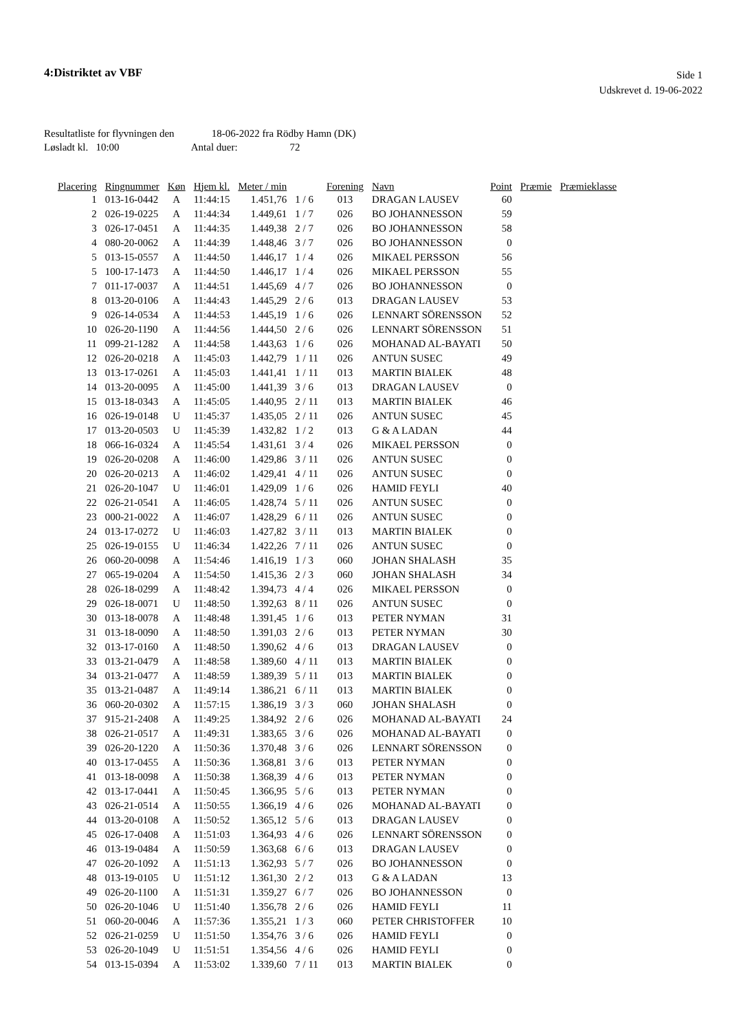4:Distriktet av VBF
Side 1
Udskrevet d. 19-06-2022
Resultatliste for flyvningen den 18-06-2022 fra Rödby Hamn (DK)
Løsladt kl. 10:00 Antal duer: 72
| Placering | Ringnummer | Køn | Hjem kl. | Meter / min | | Forening | Navn | Point | Præmie | Præmieklasse |
| --- | --- | --- | --- | --- | --- | --- | --- | --- | --- | --- |
| 1 | 013-16-0442 | A | 11:44:15 | 1.451,76 | 1 / 6 | 013 | DRAGAN LAUSEV | 60 | | |
| 2 | 026-19-0225 | A | 11:44:34 | 1.449,61 | 1 / 7 | 026 | BO JOHANNESSON | 59 | | |
| 3 | 026-17-0451 | A | 11:44:35 | 1.449,38 | 2 / 7 | 026 | BO JOHANNESSON | 58 | | |
| 4 | 080-20-0062 | A | 11:44:39 | 1.448,46 | 3 / 7 | 026 | BO JOHANNESSON | 0 | | |
| 5 | 013-15-0557 | A | 11:44:50 | 1.446,17 | 1 / 4 | 026 | MIKAEL PERSSON | 56 | | |
| 5 | 100-17-1473 | A | 11:44:50 | 1.446,17 | 1 / 4 | 026 | MIKAEL PERSSON | 55 | | |
| 7 | 011-17-0037 | A | 11:44:51 | 1.445,69 | 4 / 7 | 026 | BO JOHANNESSON | 0 | | |
| 8 | 013-20-0106 | A | 11:44:43 | 1.445,29 | 2 / 6 | 013 | DRAGAN LAUSEV | 53 | | |
| 9 | 026-14-0534 | A | 11:44:53 | 1.445,19 | 1 / 6 | 026 | LENNART SÖRENSSON | 52 | | |
| 10 | 026-20-1190 | A | 11:44:56 | 1.444,50 | 2 / 6 | 026 | LENNART SÖRENSSON | 51 | | |
| 11 | 099-21-1282 | A | 11:44:58 | 1.443,63 | 1 / 6 | 026 | MOHANAD AL-BAYATI | 50 | | |
| 12 | 026-20-0218 | A | 11:45:03 | 1.442,79 | 1 / 11 | 026 | ANTUN SUSEC | 49 | | |
| 13 | 013-17-0261 | A | 11:45:03 | 1.441,41 | 1 / 11 | 013 | MARTIN BIALEK | 48 | | |
| 14 | 013-20-0095 | A | 11:45:00 | 1.441,39 | 3 / 6 | 013 | DRAGAN LAUSEV | 0 | | |
| 15 | 013-18-0343 | A | 11:45:05 | 1.440,95 | 2 / 11 | 013 | MARTIN BIALEK | 46 | | |
| 16 | 026-19-0148 | U | 11:45:37 | 1.435,05 | 2 / 11 | 026 | ANTUN SUSEC | 45 | | |
| 17 | 013-20-0503 | U | 11:45:39 | 1.432,82 | 1 / 2 | 013 | G & A LADAN | 44 | | |
| 18 | 066-16-0324 | A | 11:45:54 | 1.431,61 | 3 / 4 | 026 | MIKAEL PERSSON | 0 | | |
| 19 | 026-20-0208 | A | 11:46:00 | 1.429,86 | 3 / 11 | 026 | ANTUN SUSEC | 0 | | |
| 20 | 026-20-0213 | A | 11:46:02 | 1.429,41 | 4 / 11 | 026 | ANTUN SUSEC | 0 | | |
| 21 | 026-20-1047 | U | 11:46:01 | 1.429,09 | 1 / 6 | 026 | HAMID FEYLI | 40 | | |
| 22 | 026-21-0541 | A | 11:46:05 | 1.428,74 | 5 / 11 | 026 | ANTUN SUSEC | 0 | | |
| 23 | 000-21-0022 | A | 11:46:07 | 1.428,29 | 6 / 11 | 026 | ANTUN SUSEC | 0 | | |
| 24 | 013-17-0272 | U | 11:46:03 | 1.427,82 | 3 / 11 | 013 | MARTIN BIALEK | 0 | | |
| 25 | 026-19-0155 | U | 11:46:34 | 1.422,26 | 7 / 11 | 026 | ANTUN SUSEC | 0 | | |
| 26 | 060-20-0098 | A | 11:54:46 | 1.416,19 | 1 / 3 | 060 | JOHAN SHALASH | 35 | | |
| 27 | 065-19-0204 | A | 11:54:50 | 1.415,36 | 2 / 3 | 060 | JOHAN SHALASH | 34 | | |
| 28 | 026-18-0299 | A | 11:48:42 | 1.394,73 | 4 / 4 | 026 | MIKAEL PERSSON | 0 | | |
| 29 | 026-18-0071 | U | 11:48:50 | 1.392,63 | 8 / 11 | 026 | ANTUN SUSEC | 0 | | |
| 30 | 013-18-0078 | A | 11:48:48 | 1.391,45 | 1 / 6 | 013 | PETER NYMAN | 31 | | |
| 31 | 013-18-0090 | A | 11:48:50 | 1.391,03 | 2 / 6 | 013 | PETER NYMAN | 30 | | |
| 32 | 013-17-0160 | A | 11:48:50 | 1.390,62 | 4 / 6 | 013 | DRAGAN LAUSEV | 0 | | |
| 33 | 013-21-0479 | A | 11:48:58 | 1.389,60 | 4 / 11 | 013 | MARTIN BIALEK | 0 | | |
| 34 | 013-21-0477 | A | 11:48:59 | 1.389,39 | 5 / 11 | 013 | MARTIN BIALEK | 0 | | |
| 35 | 013-21-0487 | A | 11:49:14 | 1.386,21 | 6 / 11 | 013 | MARTIN BIALEK | 0 | | |
| 36 | 060-20-0302 | A | 11:57:15 | 1.386,19 | 3 / 3 | 060 | JOHAN SHALASH | 0 | | |
| 37 | 915-21-2408 | A | 11:49:25 | 1.384,92 | 2 / 6 | 026 | MOHANAD AL-BAYATI | 24 | | |
| 38 | 026-21-0517 | A | 11:49:31 | 1.383,65 | 3 / 6 | 026 | MOHANAD AL-BAYATI | 0 | | |
| 39 | 026-20-1220 | A | 11:50:36 | 1.370,48 | 3 / 6 | 026 | LENNART SÖRENSSON | 0 | | |
| 40 | 013-17-0455 | A | 11:50:36 | 1.368,81 | 3 / 6 | 013 | PETER NYMAN | 0 | | |
| 41 | 013-18-0098 | A | 11:50:38 | 1.368,39 | 4 / 6 | 013 | PETER NYMAN | 0 | | |
| 42 | 013-17-0441 | A | 11:50:45 | 1.366,95 | 5 / 6 | 013 | PETER NYMAN | 0 | | |
| 43 | 026-21-0514 | A | 11:50:55 | 1.366,19 | 4 / 6 | 026 | MOHANAD AL-BAYATI | 0 | | |
| 44 | 013-20-0108 | A | 11:50:52 | 1.365,12 | 5 / 6 | 013 | DRAGAN LAUSEV | 0 | | |
| 45 | 026-17-0408 | A | 11:51:03 | 1.364,93 | 4 / 6 | 026 | LENNART SÖRENSSON | 0 | | |
| 46 | 013-19-0484 | A | 11:50:59 | 1.363,68 | 6 / 6 | 013 | DRAGAN LAUSEV | 0 | | |
| 47 | 026-20-1092 | A | 11:51:13 | 1.362,93 | 5 / 7 | 026 | BO JOHANNESSON | 0 | | |
| 48 | 013-19-0105 | U | 11:51:12 | 1.361,30 | 2 / 2 | 013 | G & A LADAN | 13 | | |
| 49 | 026-20-1100 | A | 11:51:31 | 1.359,27 | 6 / 7 | 026 | BO JOHANNESSON | 0 | | |
| 50 | 026-20-1046 | U | 11:51:40 | 1.356,78 | 2 / 6 | 026 | HAMID FEYLI | 11 | | |
| 51 | 060-20-0046 | A | 11:57:36 | 1.355,21 | 1 / 3 | 060 | PETER CHRISTOFFER | 10 | | |
| 52 | 026-21-0259 | U | 11:51:50 | 1.354,76 | 3 / 6 | 026 | HAMID FEYLI | 0 | | |
| 53 | 026-20-1049 | U | 11:51:51 | 1.354,56 | 4 / 6 | 026 | HAMID FEYLI | 0 | | |
| 54 | 013-15-0394 | A | 11:53:02 | 1.339,60 | 7 / 11 | 013 | MARTIN BIALEK | 0 | | |